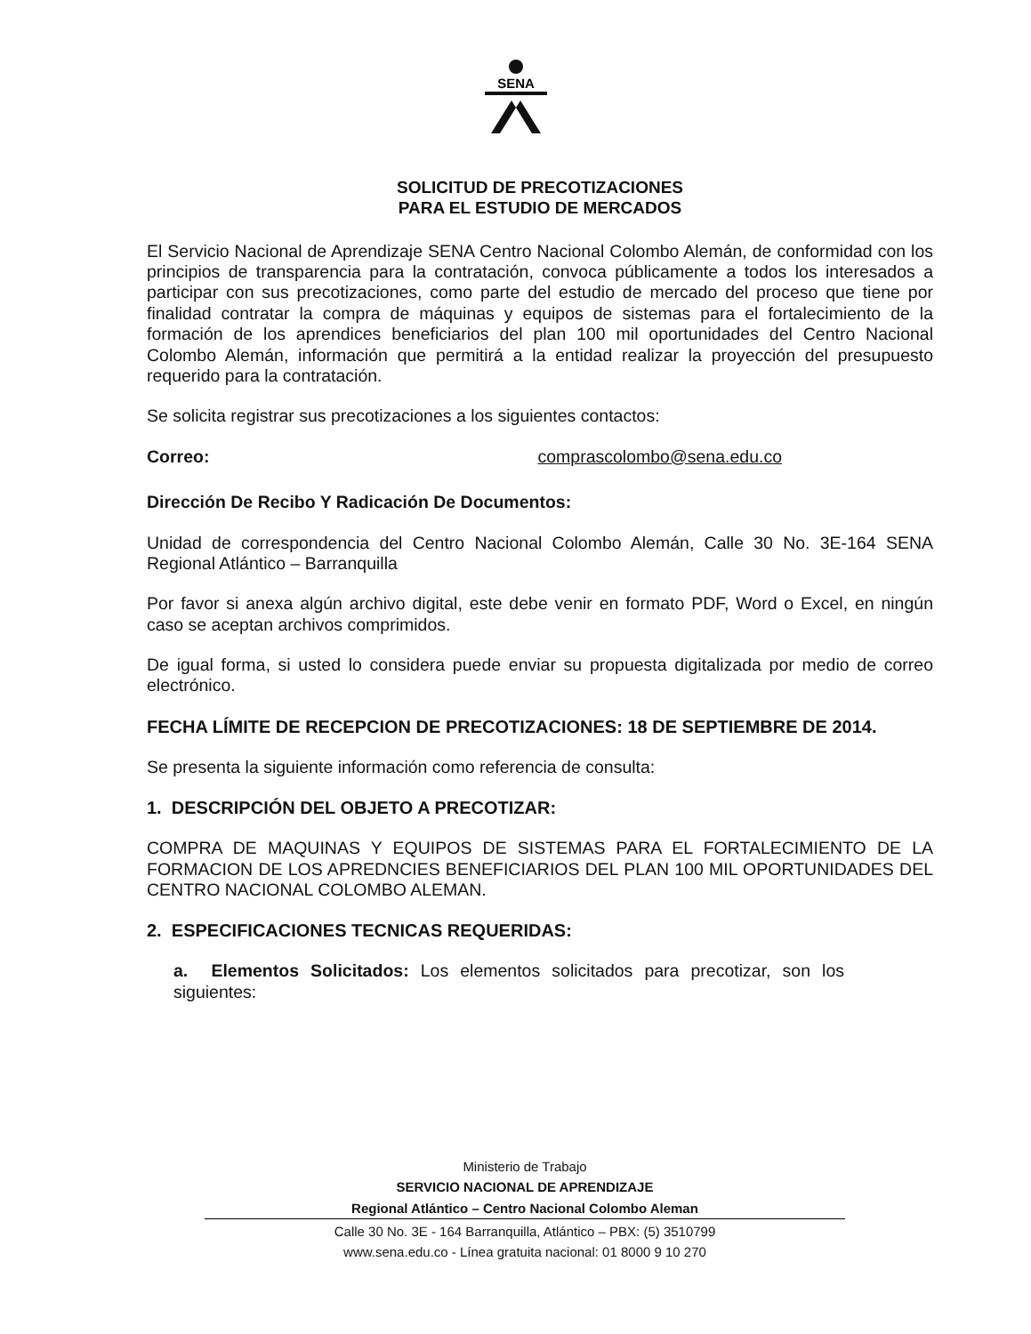SENA
SOLICITUD DE PRECOTIZACIONES
PARA EL ESTUDIO DE MERCADOS
El Servicio Nacional de Aprendizaje SENA Centro Nacional Colombo Alemán, de conformidad con los principios de transparencia para la contratación, convoca públicamente a todos los interesados a participar con sus precotizaciones, como parte del estudio de mercado del proceso que tiene por finalidad contratar la compra de máquinas y equipos de sistemas para el fortalecimiento de la formación de los aprendices beneficiarios del plan 100 mil oportunidades del Centro Nacional Colombo Alemán, información que permitirá a la entidad realizar la proyección del presupuesto requerido para la contratación.
Se solicita registrar sus precotizaciones a los siguientes contactos:
Correo: comprascolombo@sena.edu.co
Dirección De Recibo Y Radicación De Documentos:
Unidad de correspondencia del Centro Nacional Colombo Alemán, Calle 30 No. 3E-164 SENA Regional Atlántico – Barranquilla
Por favor si anexa algún archivo digital, este debe venir en formato PDF, Word o Excel, en ningún caso se aceptan archivos comprimidos.
De igual forma, si usted lo considera puede enviar su propuesta digitalizada por medio de correo electrónico.
FECHA LÍMITE DE RECEPCION DE PRECOTIZACIONES: 18 DE SEPTIEMBRE DE 2014.
Se presenta la siguiente información como referencia de consulta:
1. DESCRIPCIÓN DEL OBJETO A PRECOTIZAR:
COMPRA DE MAQUINAS Y EQUIPOS DE SISTEMAS PARA EL FORTALECIMIENTO DE LA FORMACION DE LOS APREDNCIES BENEFICIARIOS DEL PLAN 100 MIL OPORTUNIDADES DEL CENTRO NACIONAL COLOMBO ALEMAN.
2. ESPECIFICACIONES TECNICAS REQUERIDAS:
a. Elementos Solicitados: Los elementos solicitados para precotizar, son los siguientes:
Ministerio de Trabajo
SERVICIO NACIONAL DE APRENDIZAJE
Regional Atlántico – Centro Nacional Colombo Aleman
Calle 30 No. 3E - 164 Barranquilla, Atlántico – PBX: (5) 3510799
www.sena.edu.co - Línea gratuita nacional: 01 8000 9 10 270